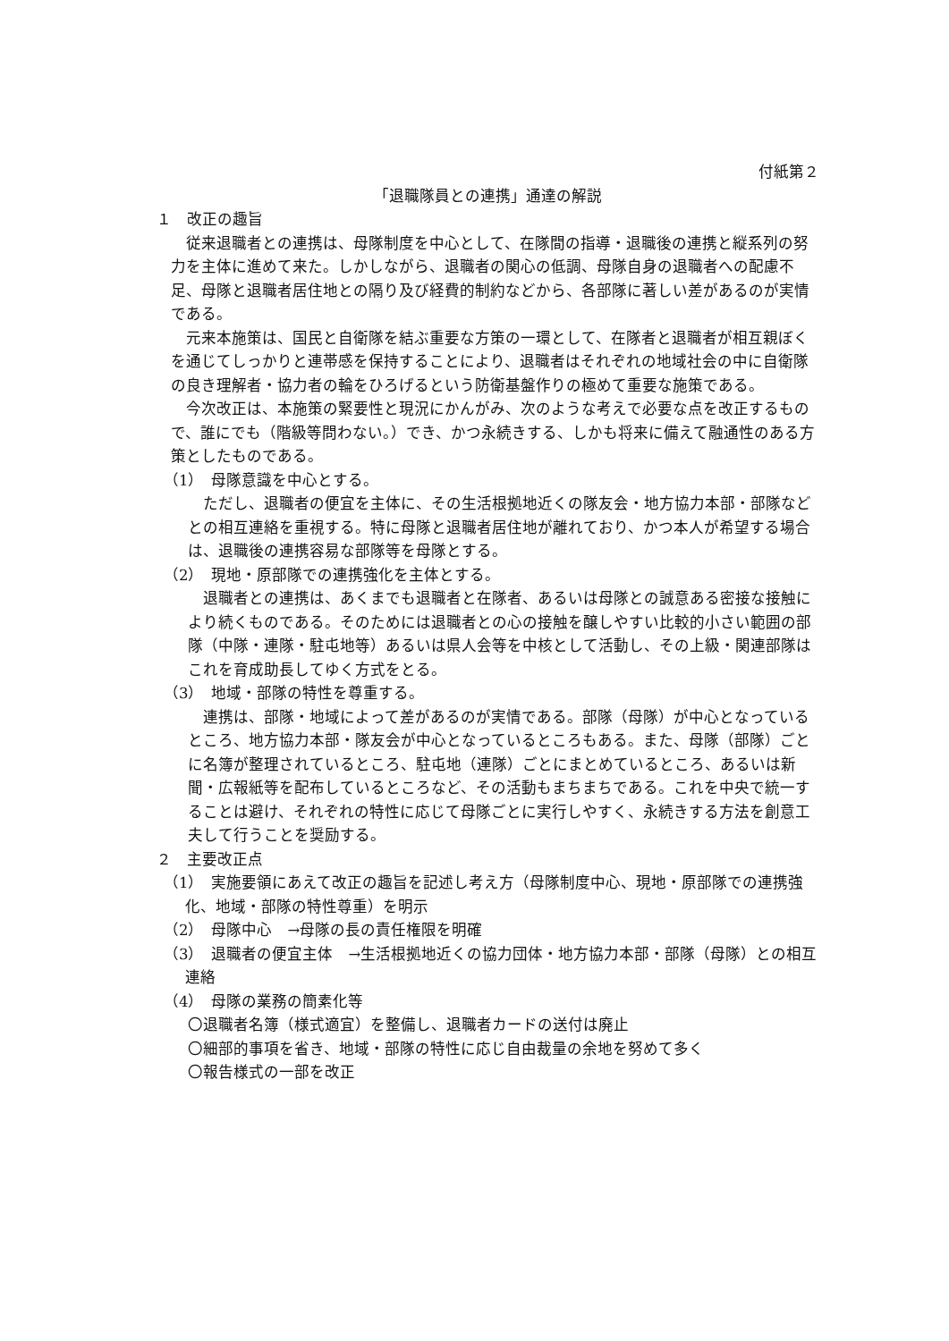付紙第２
「退職隊員との連携」通達の解説
１　改正の趣旨
従来退職者との連携は、母隊制度を中心として、在隊間の指導・退職後の連携と縦系列の努力を主体に進めて来た。しかしながら、退職者の関心の低調、母隊自身の退職者への配慮不足、母隊と退職者居住地との隔り及び経費的制約などから、各部隊に著しい差があるのが実情である。
元来本施策は、国民と自衛隊を結ぶ重要な方策の一環として、在隊者と退職者が相互親ぼくを通じてしっかりと連帯感を保持することにより、退職者はそれぞれの地域社会の中に自衛隊の良き理解者・協力者の輪をひろげるという防衛基盤作りの極めて重要な施策である。
今次改正は、本施策の緊要性と現況にかんがみ、次のような考えで必要な点を改正するもので、誰にでも（階級等問わない。）でき、かつ永続きする、しかも将来に備えて融通性のある方策としたものである。
（1）　母隊意識を中心とする。
ただし、退職者の便宜を主体に、その生活根拠地近くの隊友会・地方協力本部・部隊などとの相互連絡を重視する。特に母隊と退職者居住地が離れており、かつ本人が希望する場合は、退職後の連携容易な部隊等を母隊とする。
（2）　現地・原部隊での連携強化を主体とする。
退職者との連携は、あくまでも退職者と在隊者、あるいは母隊との誠意ある密接な接触により続くものである。そのためには退職者との心の接触を醸しやすい比較的小さい範囲の部隊（中隊・連隊・駐屯地等）あるいは県人会等を中核として活動し、その上級・関連部隊はこれを育成助長してゆく方式をとる。
（3）　地域・部隊の特性を尊重する。
連携は、部隊・地域によって差があるのが実情である。部隊（母隊）が中心となっているところ、地方協力本部・隊友会が中心となっているところもある。また、母隊（部隊）ごとに名簿が整理されているところ、駐屯地（連隊）ごとにまとめているところ、あるいは新聞・広報紙等を配布しているところなど、その活動もまちまちである。これを中央で統一することは避け、それぞれの特性に応じて母隊ごとに実行しやすく、永続きする方法を創意工夫して行うことを奨励する。
２　主要改正点
（1）　実施要領にあえて改正の趣旨を記述し考え方（母隊制度中心、現地・原部隊での連携強化、地域・部隊の特性尊重）を明示
（2）　母隊中心　→母隊の長の責任権限を明確
（3）　退職者の便宜主体　→生活根拠地近くの協力団体・地方協力本部・部隊（母隊）との相互連絡
（4）　母隊の業務の簡素化等
〇退職者名簿（様式適宜）を整備し、退職者カードの送付は廃止
〇細部的事項を省き、地域・部隊の特性に応じ自由裁量の余地を努めて多く
〇報告様式の一部を改正